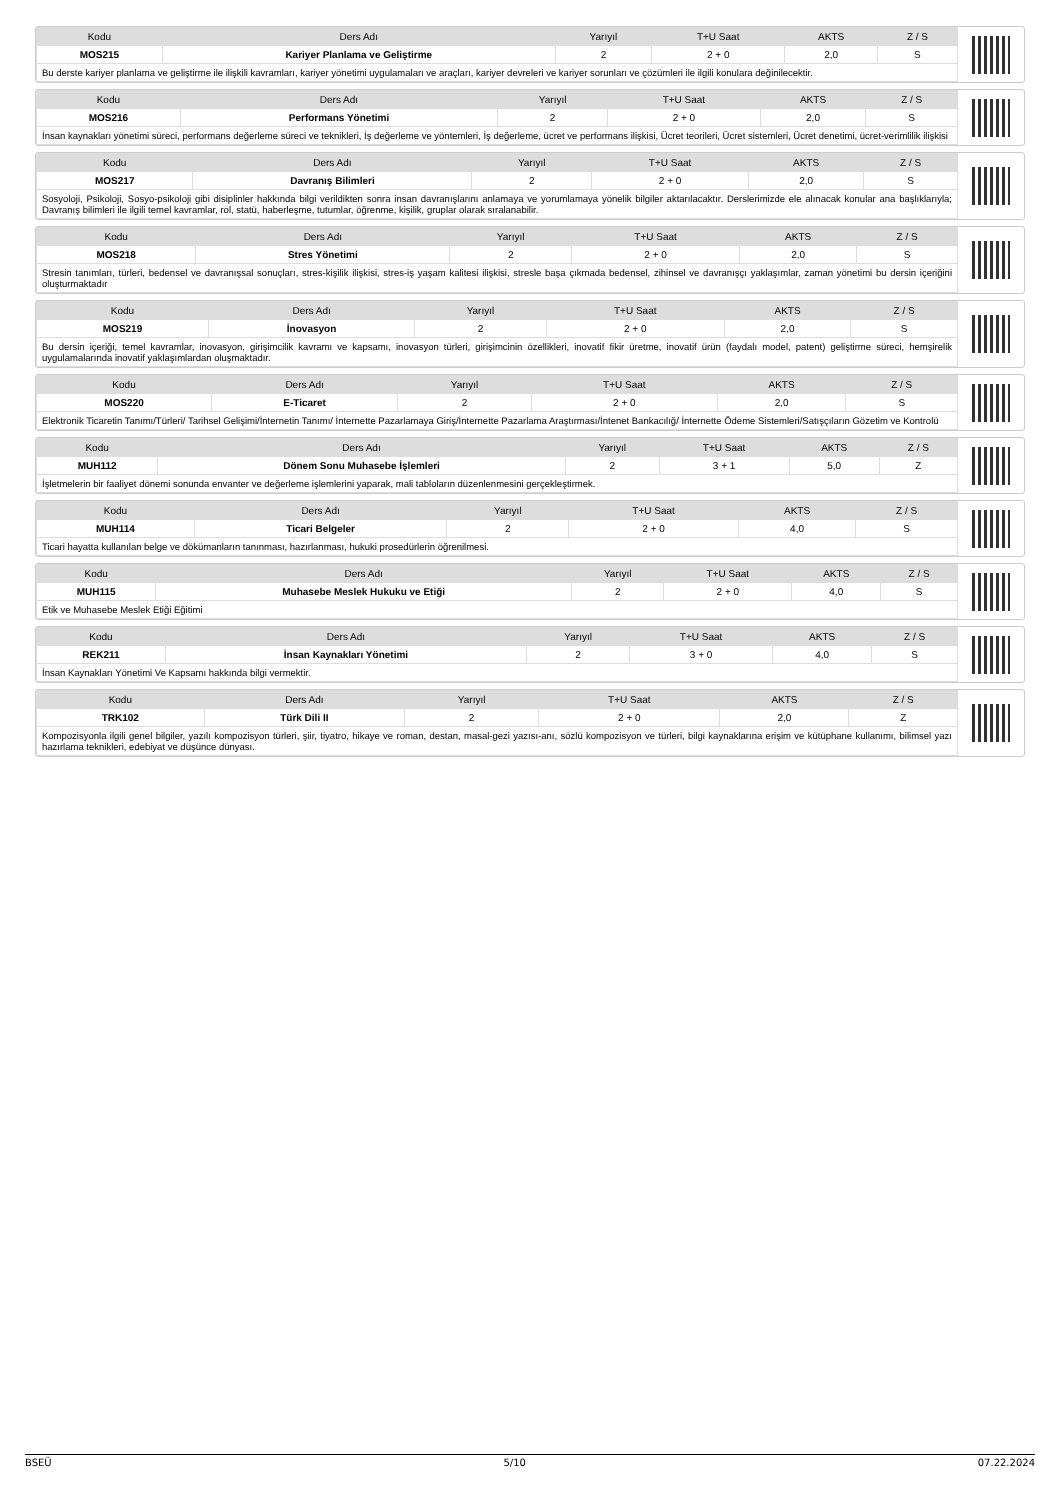| Kodu | Ders Adı | Yarıyıl | T+U Saat | AKTS | Z / S |
| --- | --- | --- | --- | --- | --- |
| MOS215 | Kariyer Planlama ve Geliştirme | 2 | 2 + 0 | 2,0 | S |
| Bu derste kariyer planlama ve geliştirme ile ilişkili kavramları, kariyer yönetimi uygulamaları ve araçları, kariyer devreleri ve kariyer sorunları ve çözümleri ile ilgili konulara değinilecektir. | | | | | |
| Kodu | Ders Adı | Yarıyıl | T+U Saat | AKTS | Z / S |
| --- | --- | --- | --- | --- | --- |
| MOS216 | Performans Yönetimi | 2 | 2 + 0 | 2,0 | S |
| İnsan kaynakları yönetimi süreci, performans değerleme süreci ve teknikleri, İş değerleme ve yöntemleri, İş değerleme, ücret ve performans ilişkisi, Ücret teorileri, Ücret sistemleri, Ücret denetimi, ücret-verimlilik ilişkisi | | | | | |
| Kodu | Ders Adı | Yarıyıl | T+U Saat | AKTS | Z / S |
| --- | --- | --- | --- | --- | --- |
| MOS217 | Davranış Bilimleri | 2 | 2 + 0 | 2,0 | S |
| Sosyoloji, Psikoloji, Sosyo-psikoloji gibi disiplinler hakkında bilgi verildikten sonra insan davranışlarını anlamaya ve yorumlamaya yönelik bilgiler aktarılacaktır. Derslerimizde ele alınacak konular ana başlıklarıyla; Davranış bilimleri ile ilgili temel kavramlar, rol, statü, haberleşme, tutumlar, öğrenme, kişilik, gruplar olarak sıralanabilir. | | | | | |
| Kodu | Ders Adı | Yarıyıl | T+U Saat | AKTS | Z / S |
| --- | --- | --- | --- | --- | --- |
| MOS218 | Stres Yönetimi | 2 | 2 + 0 | 2,0 | S |
| Stresin tanımları, türleri, bedensel ve davranışsal sonuçları, stres-kişilik ilişkisi, stres-iş yaşam kalitesi ilişkisi, stresle başa çıkmada bedensel, zihinsel ve davranışçı yaklaşımlar, zaman yönetimi bu dersin içeriğini oluşturmaktadır | | | | | |
| Kodu | Ders Adı | Yarıyıl | T+U Saat | AKTS | Z / S |
| --- | --- | --- | --- | --- | --- |
| MOS219 | İnovasyon | 2 | 2 + 0 | 2,0 | S |
| Bu dersin içeriği, temel kavramlar, inovasyon, girişimcilik kavramı ve kapsamı, inovasyon türleri, girişimcinin özellikleri, inovatif fikir üretme, inovatif ürün (faydalı model, patent) geliştirme süreci, hemşirelik uygulamalarında inovatif yaklaşımlardan oluşmaktadır. | | | | | |
| Kodu | Ders Adı | Yarıyıl | T+U Saat | AKTS | Z / S |
| --- | --- | --- | --- | --- | --- |
| MOS220 | E-Ticaret | 2 | 2 + 0 | 2,0 | S |
| Elektronik Ticaretin Tanımı/Türleri/ Tarihsel Gelişimi/İnternetin Tanımı/ İnternette Pazarlamaya Giriş/İnternette Pazarlama Araştırması/İntenet Bankacılığ/ İnternette Ödeme Sistemleri/Satışçıların Gözetim ve Kontrolü | | | | | |
| Kodu | Ders Adı | Yarıyıl | T+U Saat | AKTS | Z / S |
| --- | --- | --- | --- | --- | --- |
| MUH112 | Dönem Sonu Muhasebe İşlemleri | 2 | 3 + 1 | 5,0 | Z |
| İşletmelerin bir faaliyet dönemi sonunda envanter ve değerleme işlemlerini yaparak, mali tabloların düzenlenmesini gerçekleştirmek. | | | | | |
| Kodu | Ders Adı | Yarıyıl | T+U Saat | AKTS | Z / S |
| --- | --- | --- | --- | --- | --- |
| MUH114 | Ticari Belgeler | 2 | 2 + 0 | 4,0 | S |
| Ticari hayatta kullanılan belge ve dökümanların tanınması, hazırlanması, hukuki prosedürlerin öğrenilmesi. | | | | | |
| Kodu | Ders Adı | Yarıyıl | T+U Saat | AKTS | Z / S |
| --- | --- | --- | --- | --- | --- |
| MUH115 | Muhasebe Meslek Hukuku ve Etiği | 2 | 2 + 0 | 4,0 | S |
| Etik ve Muhasebe Meslek Etiği Eğitimi | | | | | |
| Kodu | Ders Adı | Yarıyıl | T+U Saat | AKTS | Z / S |
| --- | --- | --- | --- | --- | --- |
| REK211 | İnsan Kaynakları Yönetimi | 2 | 3 + 0 | 4,0 | S |
| İnsan Kaynakları Yönetimi Ve Kapsamı hakkında bilgi vermektir. | | | | | |
| Kodu | Ders Adı | Yarıyıl | T+U Saat | AKTS | Z / S |
| --- | --- | --- | --- | --- | --- |
| TRK102 | Türk Dili II | 2 | 2 + 0 | 2,0 | Z |
| Kompozisyonla ilgili genel bilgiler, yazılı kompozisyon türleri, şiir, tiyatro, hikaye ve roman, destan, masal-gezi yazısı-anı, sözlü kompozisyon ve türleri, bilgi kaynaklarına erişim ve kütüphane kullanımı, bilimsel yazı hazırlama teknikleri, edebiyat ve düşünce dünyası. | | | | | |
BSEÜ 5/10 07.22.2024